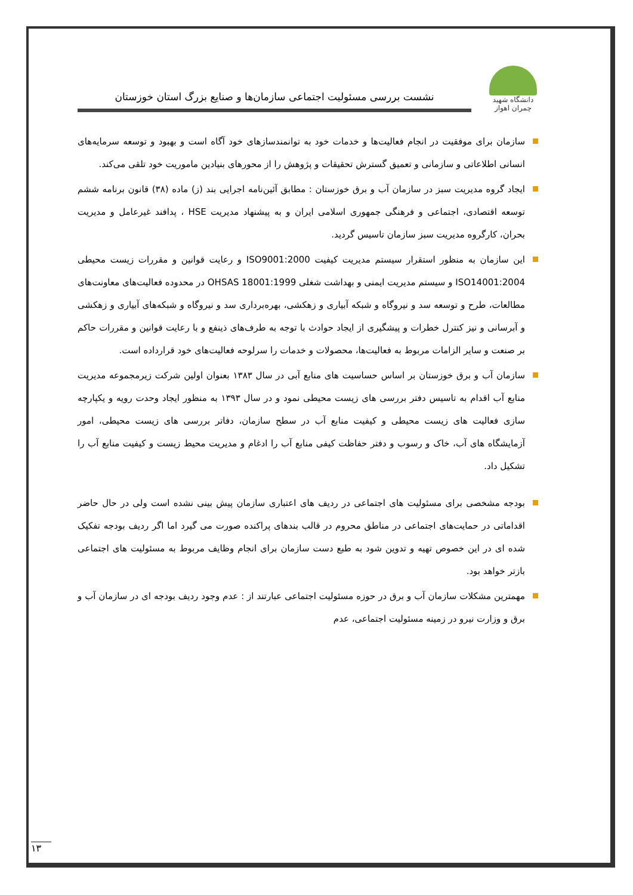دانشگاه شهید چمران اهواز
نشست بررسی مسئولیت اجتماعی سازمان‌ها و صنایع بزرگ استان خوزستان
سازمان برای موفقیت در انجام فعالیت‌ها و خدمات خود به توانمندسازهای خود آگاه است و بهبود و توسعه سرمایه‌های انسانی اطلاعاتی و سازمانی و تعمیق گسترش تحقیقات و پژوهش را از محورهای بنیادین ماموریت خود تلقی می‌کند.
ایجاد گروه مدیریت سبز در سازمان آب و برق خوزستان : مطابق آئین‌نامه اجرایی بند (ز) ماده (۳۸) قانون برنامه ششم توسعه اقتصادی، اجتماعی و فرهنگی جمهوری اسلامی ایران و به پیشنهاد مدیریت HSE ، پدافند غیرعامل و مدیریت بحران، کارگروه مدیریت سبز سازمان تاسیس گردید.
این سازمان به منظور استقرار سیستم مدیریت کیفیت ISO9001:2000 و رعایت قوانین و مقررات زیست محیطی ISO14001:2004 و سیستم مدیریت ایمنی و بهداشت شغلی OHSAS 18001:1999 در محدوده فعالیت‌های معاونت‌های مطالعات، طرح و توسعه سد و نیروگاه و شبکه آبیاری و زهکشی، بهره‌برداری سد و نیروگاه و شبکه‌های آبیاری و زهکشی و آبرسانی و نیز کنترل خطرات و پیشگیری از ایجاد حوادث با توجه به طرف‌های ذینفع و با رعایت قوانین و مقررات حاکم بر صنعت و سایر الزامات مربوط به فعالیت‌ها، محصولات و خدمات را سرلوحه فعالیت‌های خود قرارداده است.
سازمان آب و برق خوزستان بر اساس حساسیت های منابع آبی در سال ۱۳۸۳ بعنوان اولین شرکت زیرمجموعه مدیریت منابع آب اقدام به تاسیس دفتر بررسی های زیست محیطی نمود و در سال ۱۳۹۳ به منظور ایجاد وحدت رویه و یکپارچه سازی فعالیت های زیست محیطی و کیفیت منابع آب در سطح سازمان، دفاتر بررسی های زیست محیطی، امور آزمایشگاه های آب، خاک و رسوب و دفتر حفاظت کیفی منابع آب را ادغام و مدیریت محیط زیست و کیفیت منابع آب را تشکیل داد.
بودجه مشخصی برای مسئولیت های اجتماعی در ردیف های اعتباری سازمان پیش بینی نشده است ولی در حال حاضر اقداماتی در حمایت‌های اجتماعی در مناطق محروم در قالب بندهای پراکنده صورت می گیرد اما اگر ردیف بودجه تفکیک شده ای در این خصوص تهیه و تدوین شود به طبع دست سازمان برای انجام وظایف مربوط به مسئولیت های اجتماعی بازتر خواهد بود.
مهمترین مشکلات سازمان آب و برق در حوزه مسئولیت اجتماعی عبارتند از : عدم وجود ردیف بودجه ای در سازمان آب و برق و وزارت نیرو در زمینه مسئولیت اجتماعی، عدم
۱۳